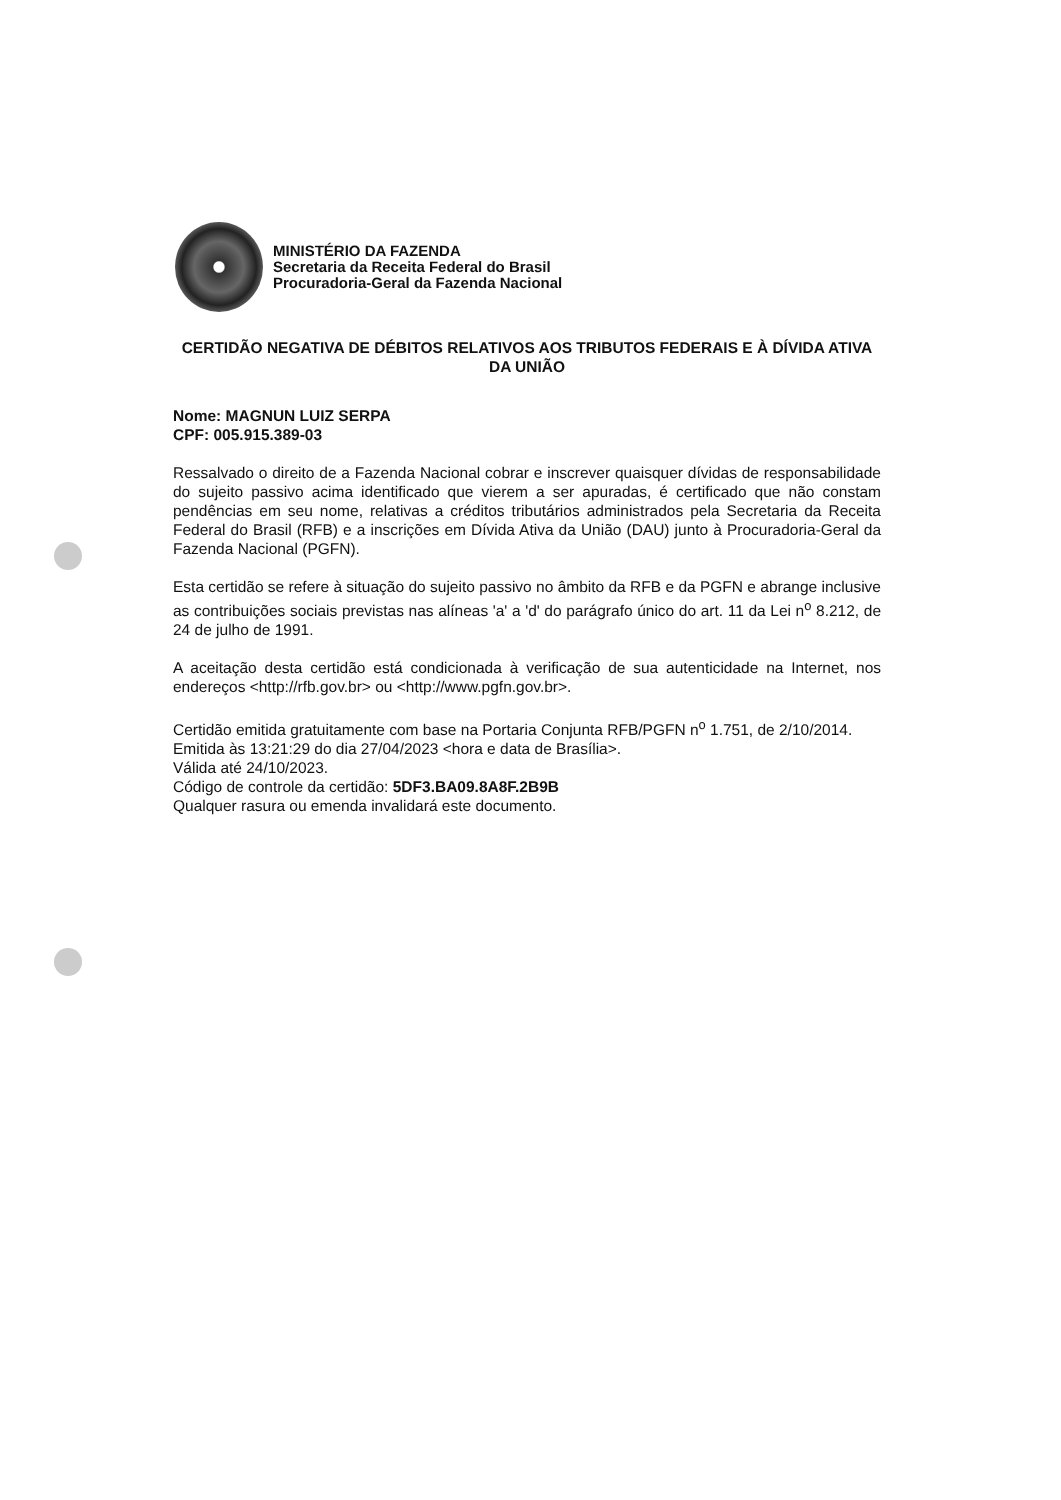MINISTÉRIO DA FAZENDA
Secretaria da Receita Federal do Brasil
Procuradoria-Geral da Fazenda Nacional
CERTIDÃO NEGATIVA DE DÉBITOS RELATIVOS AOS TRIBUTOS FEDERAIS E À DÍVIDA ATIVA DA UNIÃO
Nome: MAGNUN LUIZ SERPA
CPF: 005.915.389-03
Ressalvado o direito de a Fazenda Nacional cobrar e inscrever quaisquer dívidas de responsabilidade do sujeito passivo acima identificado que vierem a ser apuradas, é certificado que não constam pendências em seu nome, relativas a créditos tributários administrados pela Secretaria da Receita Federal do Brasil (RFB) e a inscrições em Dívida Ativa da União (DAU) junto à Procuradoria-Geral da Fazenda Nacional (PGFN).
Esta certidão se refere à situação do sujeito passivo no âmbito da RFB e da PGFN e abrange inclusive as contribuições sociais previstas nas alíneas 'a' a 'd' do parágrafo único do art. 11 da Lei n<sup>o</sup> 8.212, de 24 de julho de 1991.
A aceitação desta certidão está condicionada à verificação de sua autenticidade na Internet, nos endereços <http://rfb.gov.br> ou <http://www.pgfn.gov.br>.
Certidão emitida gratuitamente com base na Portaria Conjunta RFB/PGFN n<sup>o</sup> 1.751, de 2/10/2014.
Emitida às 13:21:29 do dia 27/04/2023 <hora e data de Brasília>.
Válida até 24/10/2023.
Código de controle da certidão: 5DF3.BA09.8A8F.2B9B
Qualquer rasura ou emenda invalidará este documento.